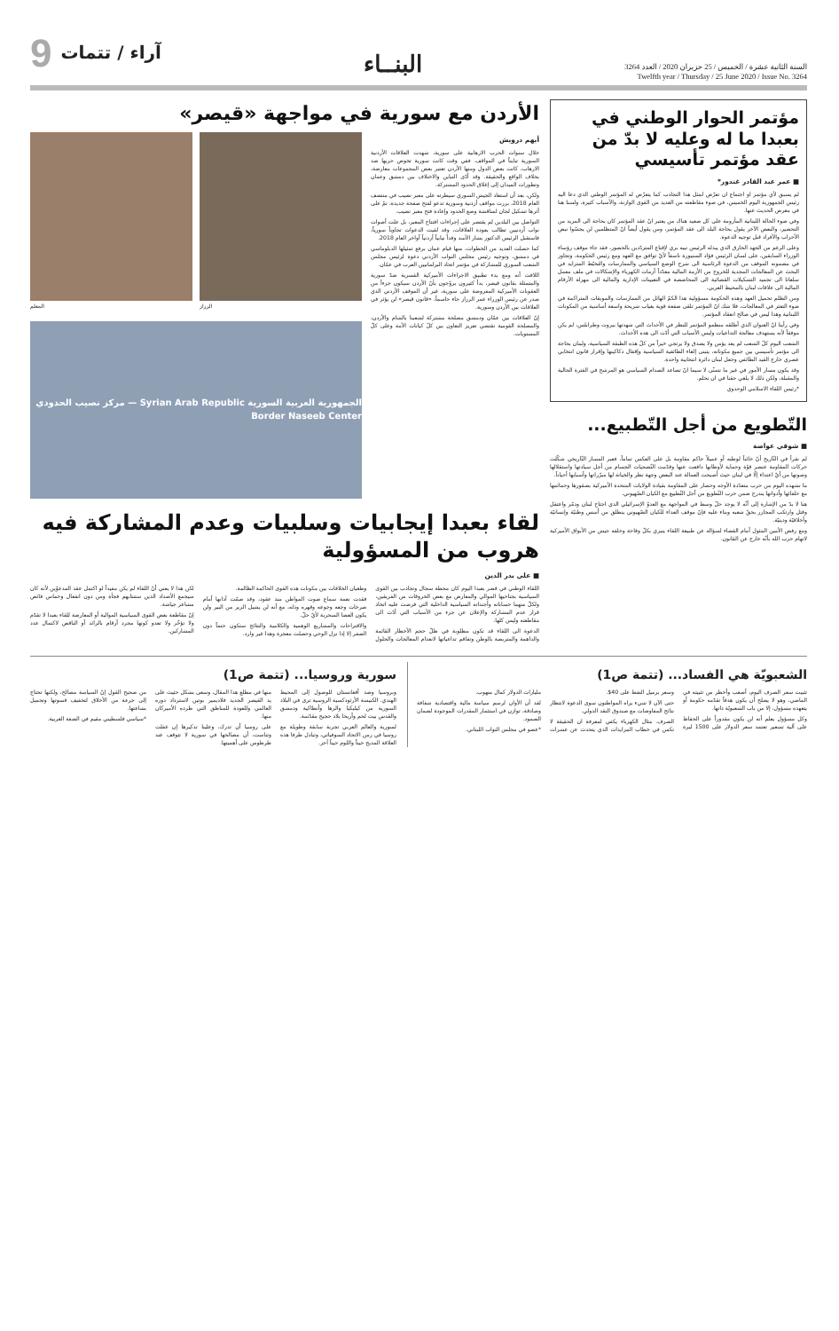السنة الثانية عشرة / الخميس / 25 حزيران 2020 / العدد 3264
Twelfth year / Thursday / 25 June 2020 / Issue No. 3264
البنــاء
آراء / تتمات 9
مؤتمر الحوار الوطني في بعبدا ما له وعليه لا بدّ من عقد مؤتمر تأسيسي
■ عمر عبد القادر غندور*
لم يسبق لأي مؤتمر او اجتماع ان تعرّض لمثل هذا التجاذب كما يتعرّض له المؤتمر الوطني الذي دعا اليه رئيس الجمهورية اليوم الخميس، في ضوء مقاطعته من العديد من القوى الوازنة، والأسباب كثيرة، ولسنا هنا في معرض الحديث عنها.
وفي ضوء الحالة اللبنانية المأزومة على كل صعيد هناك من يعتبر انّ عقد المؤتمر كان بحاجة الى المزيد من التحضير، والبعض الآخر يقول بحاجة البلد الى عقد المؤتمر، ومن يقول أيضاً انّ المتظلمين لن يجسّوا نبض الأحزاب والأفراد قبل توجيه الدعوة.
وعلى الرغم من الجهد الخارق الذي يبذله الرئيس نبيه بري لإقناع المتردّدين بالحضور، فقد جاء موقف رؤساء الوزراء السابقين، على لسان الرئيس فؤاد السنيورة ناسفاً لأيّ توافق مع العهد ومع رئيس الحكومة، وتجاوز في مضمونه الموقف من الدعوة الرئاسية الى شرح الوضع السياسي والممارسات والتخبّط المتزايد في البحث عن المعالجات المجدية للخروج من الأزمة المالية معدّداً أزمات الكهرباء والإشكالات في ملف معمل سلعاتا الى تجميد التشكيلات القضائية الى المحاصصة في التعيينات الإدارية والمالية الى مهزلة الأرقام المالية الى علاقات لبنان بالمحيط العربي.
ومن الظلم تحميل العهد وهذه الحكومة مسؤولية هذا الكمّ الهائل من الممارسات والموبقات المتراكمة في ضوء التعثر في المعالجات، فلا شك انّ المؤتمر تلقى صفعة قوية بغياب شريحة واسعة أساسية من المكونات اللبنانية وهذا ليس في صالح انعقاد المؤتمر.
وفي رأينا انّ العنوان الذي أطلقه منظمو المؤتمر للنظر في الأحداث التي شهدتها بيروت وطرابلس، لم يكن موفقاً لأنه يستهدف معالجة التداعيات وليس الأسباب التي أدّت الى هذه الأحداث.
الشعب اليوم كلّ الشعب لم يعد يؤمن ولا يصدق ولا يرتجي خيراً من كلّ هذه الطبقة السياسية، ولبنان بحاجة الى مؤتمر تأسيسي بين جميع مكوناته، يتبنى إلغاء الطائفية السياسية وإقفال دكاكينها وإقرار قانون انتخابي عصري خارج القيد الطائفي وجعل لبنان دائرة انتخابية واحدة.
وقد يكون مسار الأمور في غير ما نتمنّى لا سيما انّ تصاعد الصدام السياسي هو المرشح في الفترة الحالية والمقبلة، ولكن ذلك لا يلغي حقنا في ان نحلم.
*رئيس اللقاء الاسلامي الوحدوي
التّطويع من أجل التّطبيع...
■ شوقي عواضة
لم نقرأ في التّاريخ أنّ خائناً لوطنه أو عميلاً حاكم مقاومة بل على العكس تماماً، فعبر المسار التّاريخي شكّلت حركات المقاومة عنصر قوّة وحماية لأوطانها دافعت عنها وقدّمت التّضحيات الجسام من أجل سيادتها واستقلالها وصونها من أيّ اعتداء إلّا في لبنان حيث أصبحت العمالة عند البعض وجهة نظر والخيانة لها مبرّراتها وأسبابها أحياناً.
ما نشهده اليوم من حرب متعدّدة الأوجه وحصار على المقاومة بقيادة الولايات المتحدة الأميركية بصقورها وحمائمها مع حلفائها وأدواتها يندرج ضمن حرب التّطويع من أجل التّطبيع مع الكيان الصّهيوني.
هنا لا بدّ من الإشارة إلى أنّه لا يوجد حلّ وسط في المواجهة مع العدوّ الإسرائيلي الذي اجتاح لبنان ودمّر واعتقل وقتل وارتكب المجازر بحقّ شعبه وبناء عليه فإنّ موقف العداء للكيان الصّهيوني ينطلق من أسس وطنيّة وإنسانيّة وأخلاقيّة ودينيّة.
ومع رفض الأمين المثول أمام القضاء لسؤاله عن طبيعة اللقاء ينبري بكلّ وقاحة وخلفه جيش من الأبواق الأميركية لاتهام حزب الله بأنّه خارج عن القانون.
الأردن مع سورية في مواجهة «قيصر»
أيهم درويش
خلال سنوات الحرب الارهابية على سورية، شهدت العلاقات الأردنية السورية تبايناً في المواقف. ففي وقت كانت سورية تخوض حربها ضد الارهاب، كانت بعض الدول ومنها الأردن تعتبر بعض المجموعات معارضة، بخلاف الواقع والحقيقة. وقد أدّى التباين والاختلاف بين دمشق وعمان وتطورات الميدان إلى إغلاق الحدود المشتركة.
ولكن، بعد أن استعاد الجيش السوري سيطرته على معبر نصيب في منتصف العام 2018، برزت مواقف أردنية وسورية تدعو لفتح صفحة جديدة، تمّ على أثرها تشكيل لجان لمناقشة وضع الحدود وإعادة فتح معبر نصيب.
التواصل بين البلدين لم يقتصر على إجراءات افتتاح المعبر، بل علت أصوات نواب أردنيين تطالب بعودة العلاقات، وقد لقيت الدعوات تجاوباً سورياً، فاستقبل الرئيس الدكتور بشار الأسد وفداً نيابياً أردنياً أواخر العام 2018.
كما حصلت العديد من الخطوات، منها قيام عمان برفع تمثيلها الدبلوماسي في دمشق، وتوجيه رئيس مجلس النواب الأردني دعوة لرئيس مجلس الشعب السوري للمشاركة في مؤتمر اتحاد البرلمانيين العرب في عمّان.
اللافت أنه ومع بدء تطبيق الاجراءات الأميركية القسرية ضدّ سورية والمتمثلة بقانون قيصر، بدأ كثيرون يروّجون بأنّ الأردن سيكون جزءاً من العقوبات الأميركية المفروضة على سورية، غير أن الموقف الأردني الذي صدر عن رئيس الوزراء عمر الرزاز جاء حاسماً، «قانون قيصر» لن يؤثر في العلاقات بين الأردن وسورية.
إنّ العلاقات بين عمّان ودمشق مصلحة مشتركة لشعبنا بالشام والأردن، والمصلحة القومية تقتضي تعزيز التعاون بين كلّ كيانات الأمة وعلى كلّ المستويات.
الرزاز المعلم
الجمهورية العربية السورية Syrian Arab Republic — مركز نصيب الحدودي Border Naseeb Center
لقاء بعبدا إيجابيات وسلبيات وعدم المشاركة فيه هروب من المسؤولية
■ علي بدر الدين
اللقاء الوطني في قصر بعبدا اليوم كان محطة سجال وتجاذب بين القوى السياسية بجناحيها الموالي والمعارض مع بعض الخروقات من الفريقين، ولكلّ منهما حساباته وأجنداته السياسية الداخلية التي فرضت عليه اتخاذ قرار عدم المشاركة والإعلان عن جزء من الأسباب التي أدّت الى مقاطعته وليس كلها.
الدعوة الى اللقاء قد تكون مطلوبة في ظلّ حجم الأخطار القائمة والداهمة والمتربصة بالوطن وتفاقم تداعياتها لانعدام المعالجات والحلول وطغيان الخلافات بين مكونات هذه القوى الحاكمة الظالمة.
فقدت نعمة سماع صوت المواطن منذ عقود، وقد صمّت آذانها أمام صرخات وجعه وجوعه وقهره وذله، مع أنه لن يشيل الزير من البير ولن يكون العصا السحرية لأيّ حلّ.
والاقتراحات والمشاريع الوهمية والكلامية والنتائج ستكون حتماً دون الصفر إلا إذا نزل الوحي وحصلت معجزة وهذا غير وارد.
لكن هذا لا يعني أنّ اللقاء لم يكن مفيداً لو اكتمل عقد المدعوّين لأنه كان سيجمع الأضداد الذين ستنتابهم فجأة ومن دون انفعال وحماس فائض مشاعر جياشة.
إنّ مقاطعة بعض القوى السياسية الموالية أو المعارضة للقاء بعبدا لا تقدّم ولا تؤخّر ولا تعدو كونها مجرد أرقام بالزائد أو الناقص لاكتمال عدد المشاركين.
الشعبويّة هي الفساد... (تتمة ص1)
تثبيت سعر الصرف اليوم، أصعب وأخطر من تثبيته في الماضي، وهو لا يصلح أن يكون هدفاً تقدّمه حكومة أو يتعهده مسؤول، إلا من باب الشعبويّة ذاتها.
وكل مسؤول يعلم أنه لن يكون مقدوراً على الحفاظ على آلية تسعير تعتمد سعر الدولار على 1500 ليرة وسعر برميل النفط على 40$.
حتى الآن لا شيء يراه المواطنون سوى الدعوة لانتظار نتائج المفاوضات مع صندوق النقد الدولي.
الصرف. مثال الكهرباء يكفي لمعرفة ان الحقيقة لا تكمن في خطاب المزايدات الذي يتحدث عن عشرات مليارات الدولار كمال منهوب.
لقد آن الأوان لرسم سياسة مالية واقتصادية شفافة وصادقة، توازن في استثمار المقدرات الموجودة لضمان الصمود.
*عضو في مجلس النواب اللبناني.
سورية وروسيا... (تتمة ص1)
وبروسيا وضد أفغانستان للوصول إلى المحيط الهندي. الكنيسة الأرثوذكسية الروسية ترى في البلاد السورية من كيليكيا والرها وأنطاكية ودمشق والقدس بيت لحم وأريحا بلاد حجيج مقدّسة.
لسورية والعالم العربي تجربة سابقة وطويلة مع روسيا في زمن الاتحاد السوفياتي، وتبادل طرفا هذه العلاقة المديح حيناً واللوم حيناً آخر.
منها في مطلع هذا المقال، وسعى بشكل حثيث على يد القيصر الجديد فلاديمير بوتين لاسترداد دوره العالمي وللعودة للمناطق التي طرده الأميركان منها.
على روسيا أن تدرك، وعلينا تذكيرها إن غفلت وتناست، أن مصالحها في سورية لا تتوقف عند طرطوس على أهميتها.
من صحيح القول إنّ السياسة مصالح، ولكنها تحتاج إلى جرعة من الأخلاق لتخفيف قسوتها وتجميل بشاعتها.
*سياسي فلسطيني مقيم في الضفة الغربية.